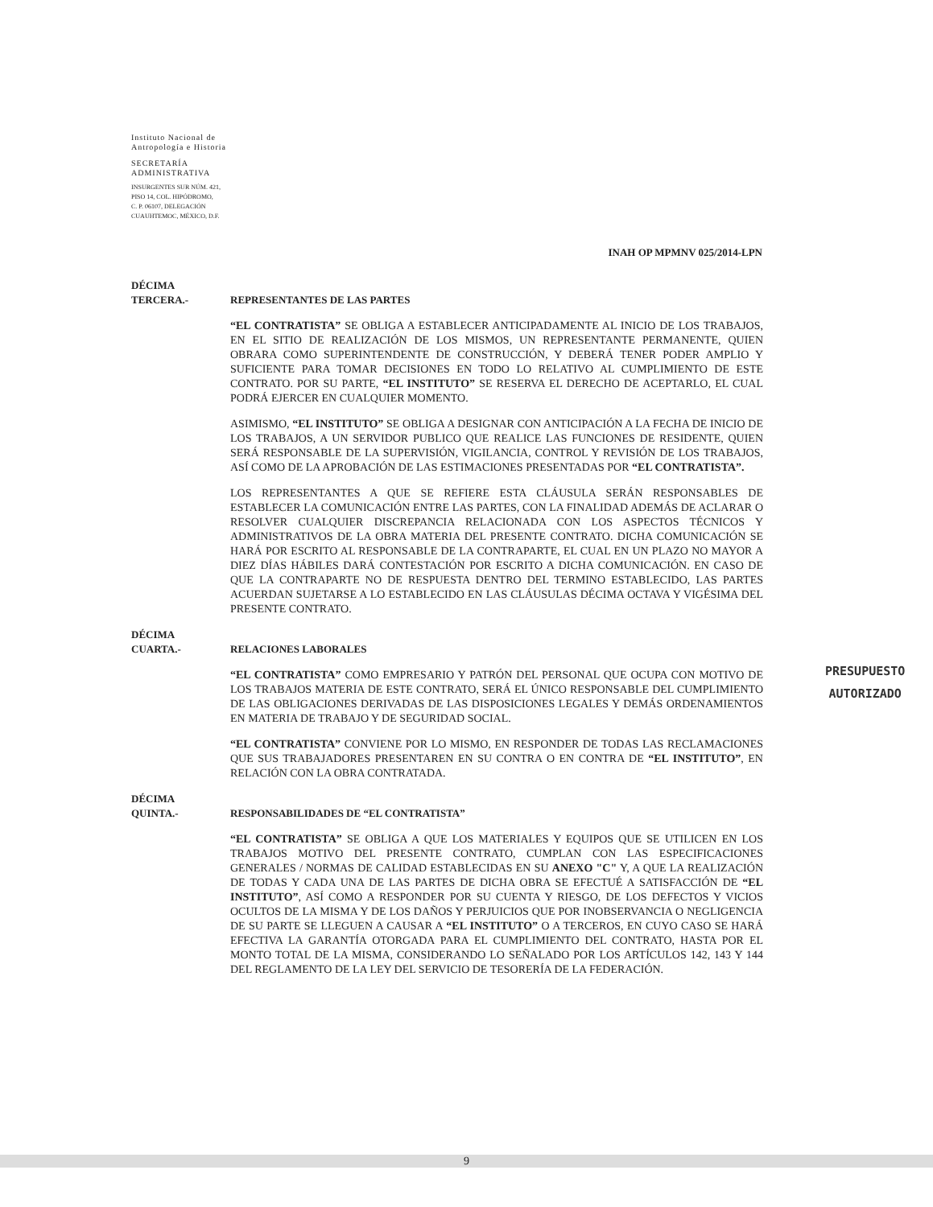Instituto Nacional de
Antropología e Historia
SECRETARÍA
ADMINISTRATIVA
INSURGENTES SUR NÚM. 421,
PISO 14, COL. HIPÓDROMO,
C. P. 06107, DELEGACIÓN
CUAUHTEMOC, MÉXICO, D.F.
INAH OP MPMNV 025/2014-LPN
DÉCIMA
TERCERA.-
REPRESENTANTES DE LAS PARTES
“EL CONTRATISTA” SE OBLIGA A ESTABLECER ANTICIPADAMENTE AL INICIO DE LOS TRABAJOS, EN EL SITIO DE REALIZACIÓN DE LOS MISMOS, UN REPRESENTANTE PERMANENTE, QUIEN OBRARA COMO SUPERINTENDENTE DE CONSTRUCCIÓN, Y DEBERÁ TENER PODER AMPLIO Y SUFICIENTE PARA TOMAR DECISIONES EN TODO LO RELATIVO AL CUMPLIMIENTO DE ESTE CONTRATO. POR SU PARTE, “EL INSTITUTO” SE RESERVA EL DERECHO DE ACEPTARLO, EL CUAL PODRÁ EJERCER EN CUALQUIER MOMENTO.
ASIMISMO, “EL INSTITUTO” SE OBLIGA A DESIGNAR CON ANTICIPACIÓN A LA FECHA DE INICIO DE LOS TRABAJOS, A UN SERVIDOR PUBLICO QUE REALICE LAS FUNCIONES DE RESIDENTE, QUIEN SERÁ RESPONSABLE DE LA SUPERVISIÓN, VIGILANCIA, CONTROL Y REVISIÓN DE LOS TRABAJOS, ASÍ COMO DE LA APROBACIÓN DE LAS ESTIMACIONES PRESENTADAS POR “EL CONTRATISTA”.
LOS REPRESENTANTES A QUE SE REFIERE ESTA CLÁUSULA SERÁN RESPONSABLES DE ESTABLECER LA COMUNICACIÓN ENTRE LAS PARTES, CON LA FINALIDAD ADEMÁS DE ACLARAR O RESOLVER CUALQUIER DISCREPANCIA RELACIONADA CON LOS ASPECTOS TÉCNICOS Y ADMINISTRATIVOS DE LA OBRA MATERIA DEL PRESENTE CONTRATO. DICHA COMUNICACIÓN SE HARÁ POR ESCRITO AL RESPONSABLE DE LA CONTRAPARTE, EL CUAL EN UN PLAZO NO MAYOR A DIEZ DÍAS HÁBILES DARÁ CONTESTACIÓN POR ESCRITO A DICHA COMUNICACIÓN. EN CASO DE QUE LA CONTRAPARTE NO DE RESPUESTA DENTRO DEL TERMINO ESTABLECIDO, LAS PARTES ACUERDAN SUJETARSE A LO ESTABLECIDO EN LAS CLÁUSULAS DÉCIMA OCTAVA Y VIGÉSIMA DEL PRESENTE CONTRATO.
DÉCIMA
CUARTA.-
RELACIONES LABORALES
“EL CONTRATISTA” COMO EMPRESARIO Y PATRÓN DEL PERSONAL QUE OCUPA CON MOTIVO DE LOS TRABAJOS MATERIA DE ESTE CONTRATO, SERÁ EL ÚNICO RESPONSABLE DEL CUMPLIMIENTO DE LAS OBLIGACIONES DERIVADAS DE LAS DISPOSICIONES LEGALES Y DEMÁS ORDENAMIENTOS EN MATERIA DE TRABAJO Y DE SEGURIDAD SOCIAL.
“EL CONTRATISTA” CONVIENE POR LO MISMO, EN RESPONDER DE TODAS LAS RECLAMACIONES QUE SUS TRABAJADORES PRESENTAREN EN SU CONTRA O EN CONTRA DE “EL INSTITUTO”, EN RELACIÓN CON LA OBRA CONTRATADA.
DÉCIMA
QUINTA.-
RESPONSABILIDADES DE “EL CONTRATISTA”
“EL CONTRATISTA” SE OBLIGA A QUE LOS MATERIALES Y EQUIPOS QUE SE UTILICEN EN LOS TRABAJOS MOTIVO DEL PRESENTE CONTRATO, CUMPLAN CON LAS ESPECIFICACIONES GENERALES / NORMAS DE CALIDAD ESTABLECIDAS EN SU ANEXO "C" Y, A QUE LA REALIZACIÓN DE TODAS Y CADA UNA DE LAS PARTES DE DICHA OBRA SE EFECTUÉ A SATISFACCIÓN DE “EL INSTITUTO”, ASÍ COMO A RESPONDER POR SU CUENTA Y RIESGO, DE LOS DEFECTOS Y VICIOS OCULTOS DE LA MISMA Y DE LOS DAÑOS Y PERJUICIOS QUE POR INOBSERVANCIA O NEGLIGENCIA DE SU PARTE SE LLEGUEN A CAUSAR A “EL INSTITUTO” O A TERCEROS, EN CUYO CASO SE HARÁ EFECTIVA LA GARANTÍA OTORGADA PARA EL CUMPLIMIENTO DEL CONTRATO, HASTA POR EL MONTO TOTAL DE LA MISMA, CONSIDERANDO LO SEÑALADO POR LOS ARTÍCULOS 142, 143 Y 144 DEL REGLAMENTO DE LA LEY DEL SERVICIO DE TESORERÍA DE LA FEDERACIÓN.
PRESUPUESTO
AUTORIZADO
9